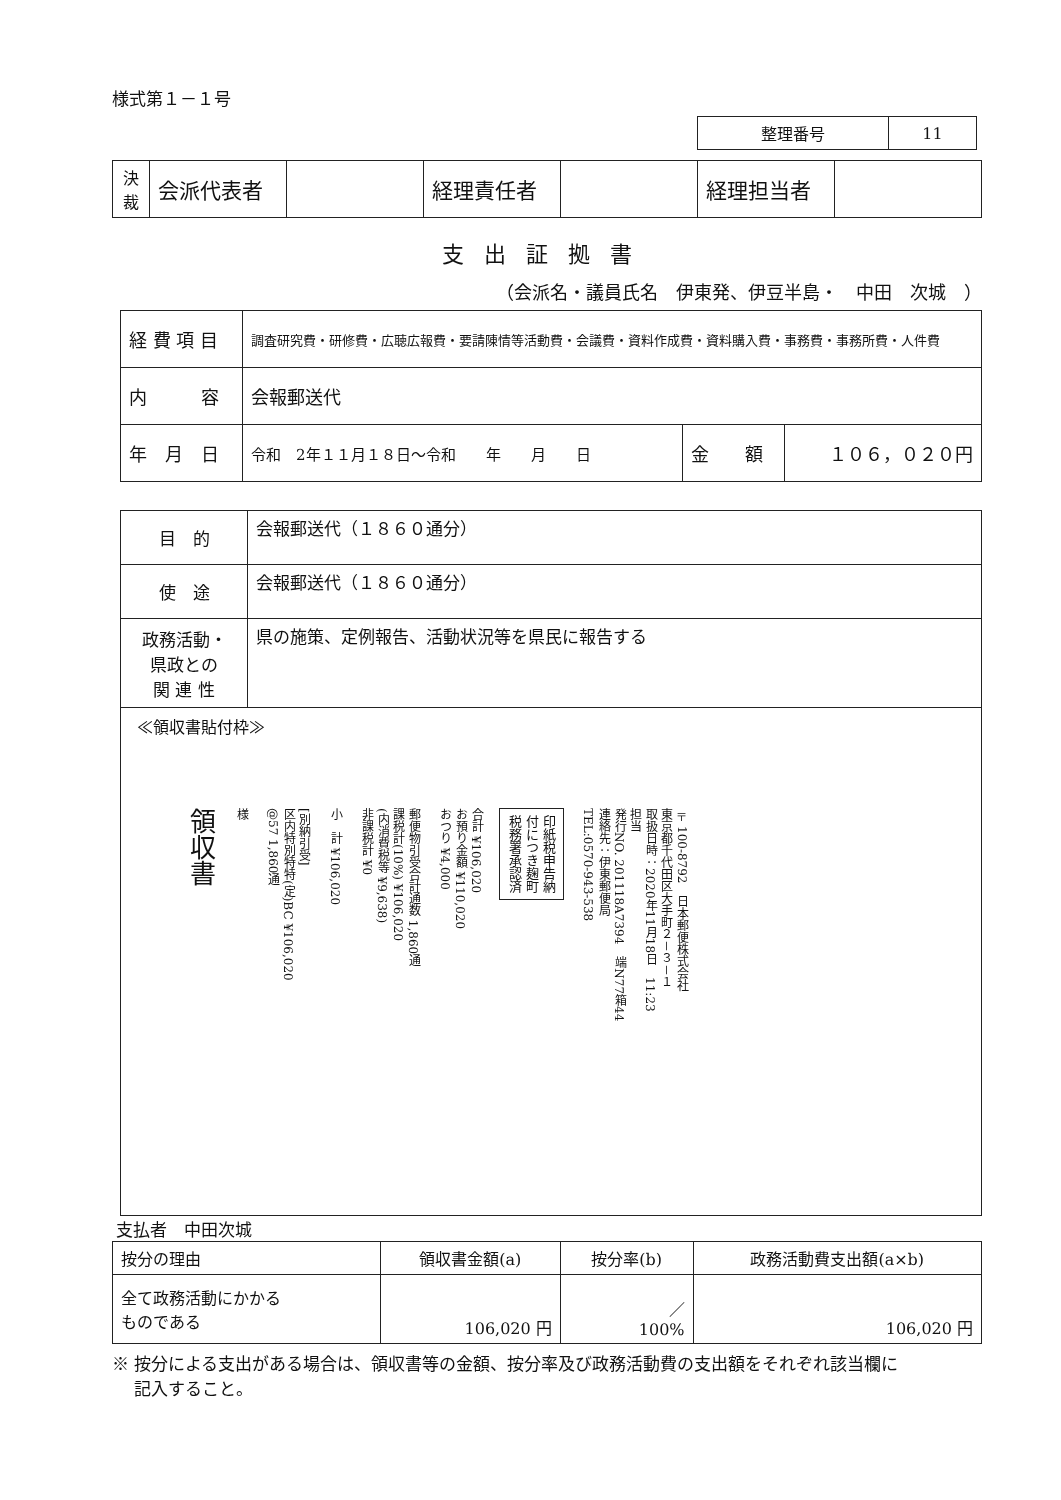様式第１－１号
| 整理番号 | 11 |
| 決 裁 | 会派代表者 | | 経理責任者 | | 経理担当者 | |
支出証拠書
（会派名・議員氏名　伊東発、伊豆半島・　中田　次城　）
| 経 費 項 目 | 調査研究費・研修費・広聴広報費・要請陳情等活動費・会議費・資料作成費・資料購入費・事務費・事務所費・人件費 | | |
| 内 容 | 会報郵送代 | | |
| 年 月 日 | 令和 2年１１月１８日～令和 年 月 日 | 金 額 | １０６，０２０円 |
| 目 的 | 会報郵送代（１８６０通分） |
| 使 途 | 会報郵送代（１８６０通分） |
| 政務活動・ 県政との 関 連 性 | 県の施策、定例報告、活動状況等を県民に報告する |
≪領収書貼付枠≫
領収書 様 [別納引受]
区内特別特特(定)BC ¥106,020
@57 1,860通 小　計 ¥106,020 郵便物引受合計通数 1,860通
課税計(10%) ¥106,020
(内消費税等 ¥9,638)
非課税計 ¥0 合計 ¥106,020
お預り金額 ¥110,020
おつり ¥4,000 印紙税申告納
付につき麹町
税務署承認済 〒100-8792　日本郵便株式会社
東京都千代田区大手町２－３－１
取扱日時：2020年11月18日　11:23
担当
発行NO. 201118A7394　端N77箱44
連絡先：伊東郵便局
TEL:0570-943-538
支払者　中田次城
| 按分の理由 | 領収書金額(a) | 按分率(b) | 政務活動費支出額(a×b) |
| 全て政務活動にかかる ものである | 106,020 円 | ／ 100% | 106,020 円 |
※ 按分による支出がある場合は、領収書等の金額、按分率及び政務活動費の支出額をそれぞれ該当欄に
　 記入すること。